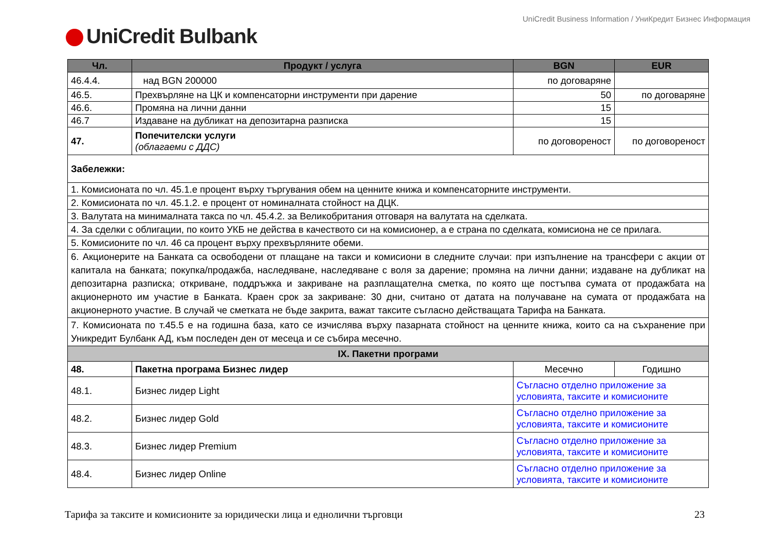UniCredit Business Information / УниКредит Бизнес Информация
UniCredit Bulbank
| Чл. | Продукт / услуга | BGN | EUR |
| --- | --- | --- | --- |
| 46.4.4. | над BGN 200000 | по договаряне | |
| 46.5. | Прехвърляне на ЦК и компенсаторни инструменти при дарение | 50 | по договаряне |
| 46.6. | Промяна на лични данни | 15 | |
| 46.7 | Издаване на дубликат на депозитарна разписка | 15 | |
| 47. | Попечителски услуги (облагаеми с ДДС) | по договореност | по договореност |
| Забележки: | | | |
| 1. Комисионата по чл. 45.1.е процент върху търгувания обем на ценните книжа и компенсаторните инструменти. | | | |
| 2. Комисионата по чл. 45.1.2. е процент от номиналната стойност на ДЦК. | | | |
| 3. Валутата на минималната такса по чл. 45.4.2. за Великобритания отговаря на валутата на сделката. | | | |
| 4. За сделки с облигации, по които УКБ не действа в качеството си на комисионер, а е страна по сделката, комисиона не се прилага. | | | |
| 5. Комисионите по чл. 46 са процент върху прехвърляните обеми. | | | |
| 6. Акционерите на Банката са освободени от плащане на такси и комисиони в следните случаи: при изпълнение на трансфери с акции от капитала на банката; покупка/продажба, наследяване, наследяване с воля за дарение; промяна на лични данни; издаване на дубликат на депозитарна разписка; откриване, поддръжка и закриване на разплащателна сметка, по която ще постъпва сумата от продажбата на акционерното им участие в Банката. Краен срок за закриване: 30 дни, считано от датата на получаване на сумата от продажбата на акционерното участие. В случай че сметката не бъде закрита, важат таксите съгласно действащата Тарифа на Банката. | | | |
| 7. Комисионата по т.45.5 е на годишна база, като се изчислява върху пазарната стойност на ценните книжа, които са на съхранение при Уникредит Булбанк АД, към последен ден от месеца и се събира месечно. | | | |
| IX. Пакетни програми | | | |
| 48. | Пакетна програма Бизнес лидер | Месечно | Годишно |
| 48.1. | Бизнес лидер Light | Съгласно отделно приложение за условията, таксите и комисионите | |
| 48.2. | Бизнес лидер Gold | Съгласно отделно приложение за условията, таксите и комисионите | |
| 48.3. | Бизнес лидер Premium | Съгласно отделно приложение за условията, таксите и комисионите | |
| 48.4. | Бизнес лидер Online | Съгласно отделно приложение за условията, таксите и комисионите | |
Тарифа за таксите и комисионите за юридически лица и еднолични търговци 23